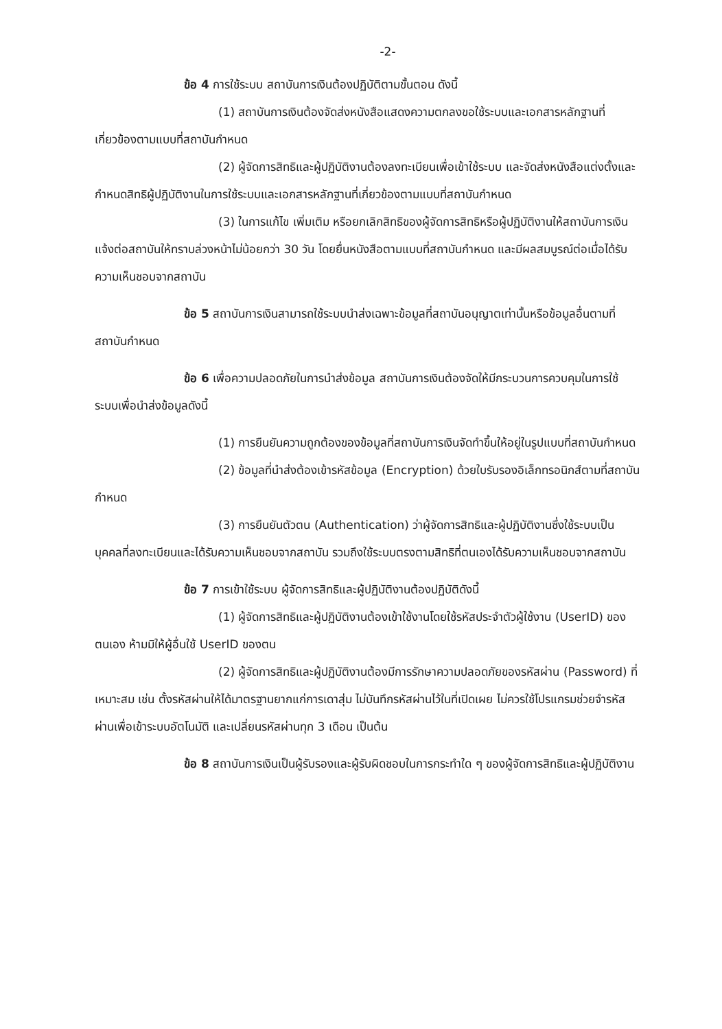-2-
ข้อ 4 การใช้ระบบ สถาบันการเงินต้องปฏิบัติตามขั้นตอน ดังนี้
(1) สถาบันการเงินต้องจัดส่งหนังสือแสดงความตกลงขอใช้ระบบและเอกสารหลักฐานที่เกี่ยวข้องตามแบบที่สถาบันกำหนด
(2) ผู้จัดการสิทธิและผู้ปฏิบัติงานต้องลงทะเบียนเพื่อเข้าใช้ระบบ และจัดส่งหนังสือแต่งตั้งและกำหนดสิทธิผู้ปฏิบัติงานในการใช้ระบบและเอกสารหลักฐานที่เกี่ยวข้องตามแบบที่สถาบันกำหนด
(3) ในการแก้ไข เพิ่มเติม หรือยกเลิกสิทธิของผู้จัดการสิทธิหรือผู้ปฏิบัติงานให้สถาบันการเงินแจ้งต่อสถาบันให้ทราบล่วงหน้าไม่น้อยกว่า 30 วัน โดยยื่นหนังสือตามแบบที่สถาบันกำหนด และมีผลสมบูรณ์ต่อเมื่อได้รับความเห็นชอบจากสถาบัน
ข้อ 5 สถาบันการเงินสามารถใช้ระบบนำส่งเฉพาะข้อมูลที่สถาบันอนุญาตเท่านั้นหรือข้อมูลอื่นตามที่สถาบันกำหนด
ข้อ 6 เพื่อความปลอดภัยในการนำส่งข้อมูล สถาบันการเงินต้องจัดให้มีกระบวนการควบคุมในการใช้ระบบเพื่อนำส่งข้อมูลดังนี้
(1) การยืนยันความถูกต้องของข้อมูลที่สถาบันการเงินจัดทำขึ้นให้อยู่ในรูปแบบที่สถาบันกำหนด
(2) ข้อมูลที่นำส่งต้องเข้ารหัสข้อมูล (Encryption) ด้วยใบรับรองอิเล็กทรอนิกส์ตามที่สถาบันกำหนด
(3) การยืนยันตัวตน (Authentication) ว่าผู้จัดการสิทธิและผู้ปฏิบัติงานซึ่งใช้ระบบเป็นบุคคลที่ลงทะเบียนและได้รับความเห็นชอบจากสถาบัน รวมถึงใช้ระบบตรงตามสิทธิที่ตนเองได้รับความเห็นชอบจากสถาบัน
ข้อ 7 การเข้าใช้ระบบ ผู้จัดการสิทธิและผู้ปฏิบัติงานต้องปฏิบัติดังนี้
(1) ผู้จัดการสิทธิและผู้ปฏิบัติงานต้องเข้าใช้งานโดยใช้รหัสประจำตัวผู้ใช้งาน (UserID) ของตนเอง ห้ามมิให้ผู้อื่นใช้ UserID ของตน
(2) ผู้จัดการสิทธิและผู้ปฏิบัติงานต้องมีการรักษาความปลอดภัยของรหัสผ่าน (Password) ที่เหมาะสม เช่น ตั้งรหัสผ่านให้ได้มาตรฐานยากแก่การเดาสุ่ม ไม่บันทึกรหัสผ่านไว้ในที่เปิดเผย ไม่ควรใช้โปรแกรมช่วยจำรหัสผ่านเพื่อเข้าระบบอัตโนมัติ และเปลี่ยนรหัสผ่านทุก 3 เดือน เป็นต้น
ข้อ 8 สถาบันการเงินเป็นผู้รับรองและผู้รับผิดชอบในการกระทำใด ๆ ของผู้จัดการสิทธิและผู้ปฏิบัติงาน